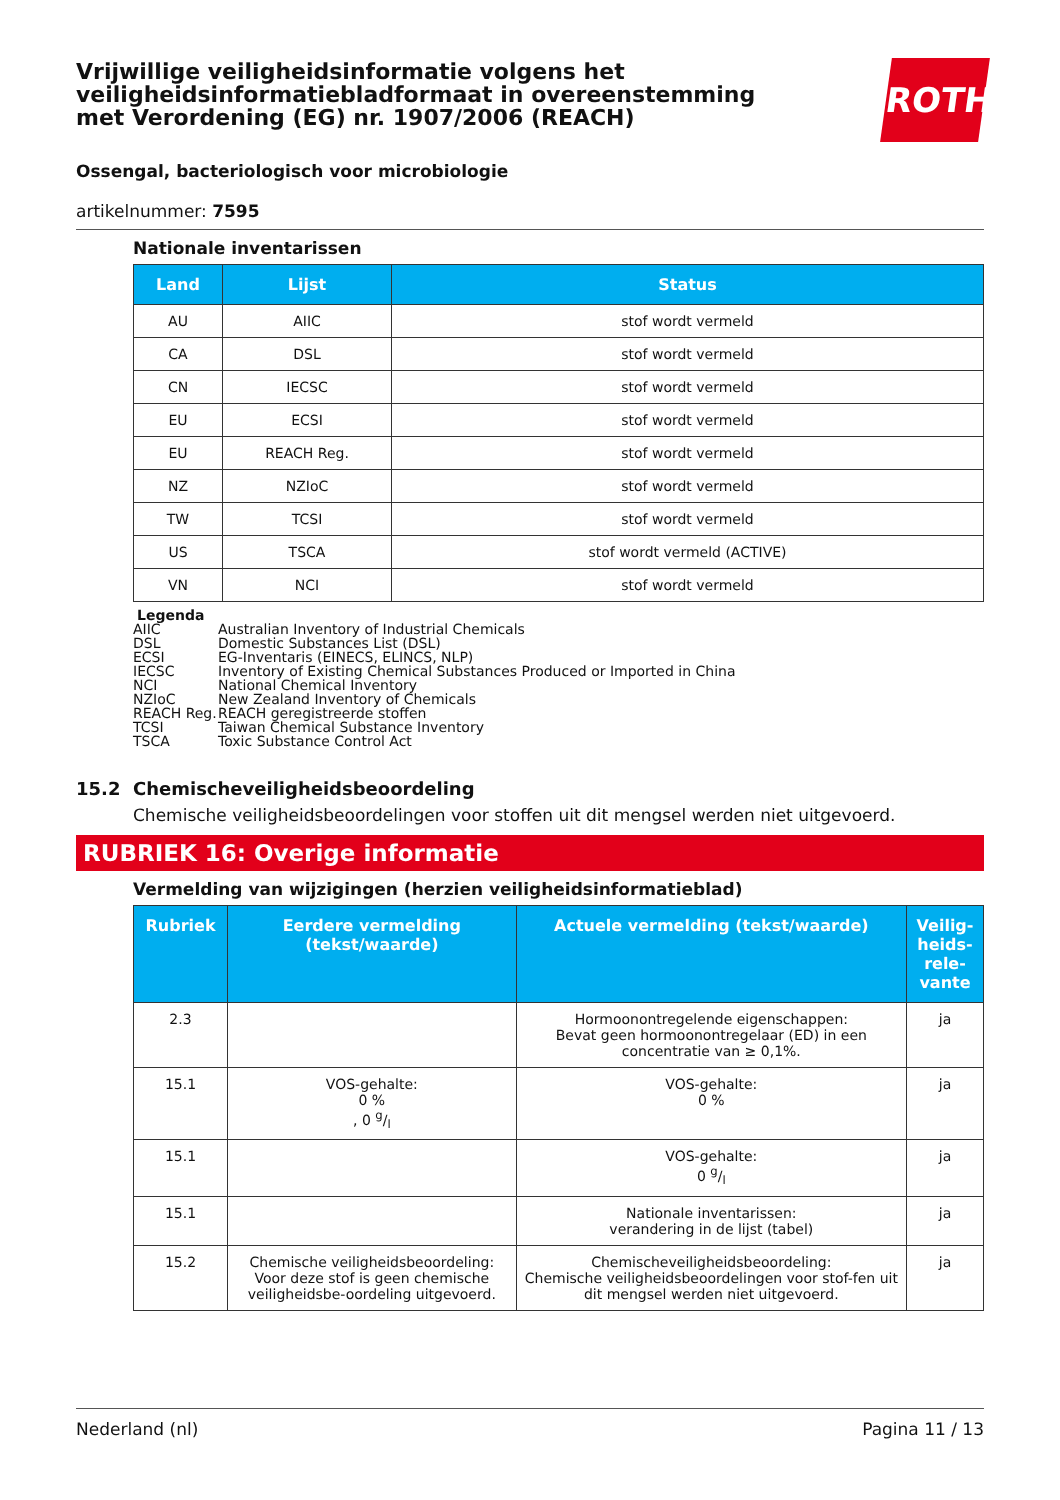ROTH
Vrijwillige veiligheidsinformatie volgens het veiligheidsinformatiebladformaat in overeenstemming met Verordening (EG) nr. 1907/2006 (REACH)
Ossengal, bacteriologisch voor microbiologie
artikelnummer: 7595
Nationale inventarissen
| Land | Lijst | Status |
| --- | --- | --- |
| AU | AIIC | stof wordt vermeld |
| CA | DSL | stof wordt vermeld |
| CN | IECSC | stof wordt vermeld |
| EU | ECSI | stof wordt vermeld |
| EU | REACH Reg. | stof wordt vermeld |
| NZ | NZIoC | stof wordt vermeld |
| TW | TCSI | stof wordt vermeld |
| US | TSCA | stof wordt vermeld (ACTIVE) |
| VN | NCI | stof wordt vermeld |
Legenda
AIIC Australian Inventory of Industrial Chemicals
DSL Domestic Substances List (DSL)
ECSI EG-Inventaris (EINECS, ELINCS, NLP)
IECSC Inventory of Existing Chemical Substances Produced or Imported in China
NCI National Chemical Inventory
NZIoC New Zealand Inventory of Chemicals
REACH Reg. REACH geregistreerde stoffen
TCSI Taiwan Chemical Substance Inventory
TSCA Toxic Substance Control Act
15.2 Chemischeveiligheidsbeoordeling
Chemische veiligheidsbeoordelingen voor stoffen uit dit mengsel werden niet uitgevoerd.
RUBRIEK 16: Overige informatie
Vermelding van wijzigingen (herzien veiligheidsinformatieblad)
| Rubriek | Eerdere vermelding (tekst/waarde) | Actuele vermelding (tekst/waarde) | Veilig-heids-rele-vante |
| --- | --- | --- | --- |
| 2.3 | | Hormoonontregelende eigenschappen: Bevat geen hormoonontregelaar (ED) in een concentratie van ≥ 0,1%. | ja |
| 15.1 | VOS-gehalte: 0 % , 0 g/l | VOS-gehalte: 0 % | ja |
| 15.1 | | VOS-gehalte: 0 g/l | ja |
| 15.1 | | Nationale inventarissen: verandering in de lijst (tabel) | ja |
| 15.2 | Chemische veiligheidsbeoordeling: Voor deze stof is geen chemische veiligheidsbe-oordeling uitgevoerd. | Chemischeveiligheidsbeoordeling: Chemische veiligheidsbeoordelingen voor stof-fen uit dit mengsel werden niet uitgevoerd. | ja |
Nederland (nl) Pagina 11 / 13